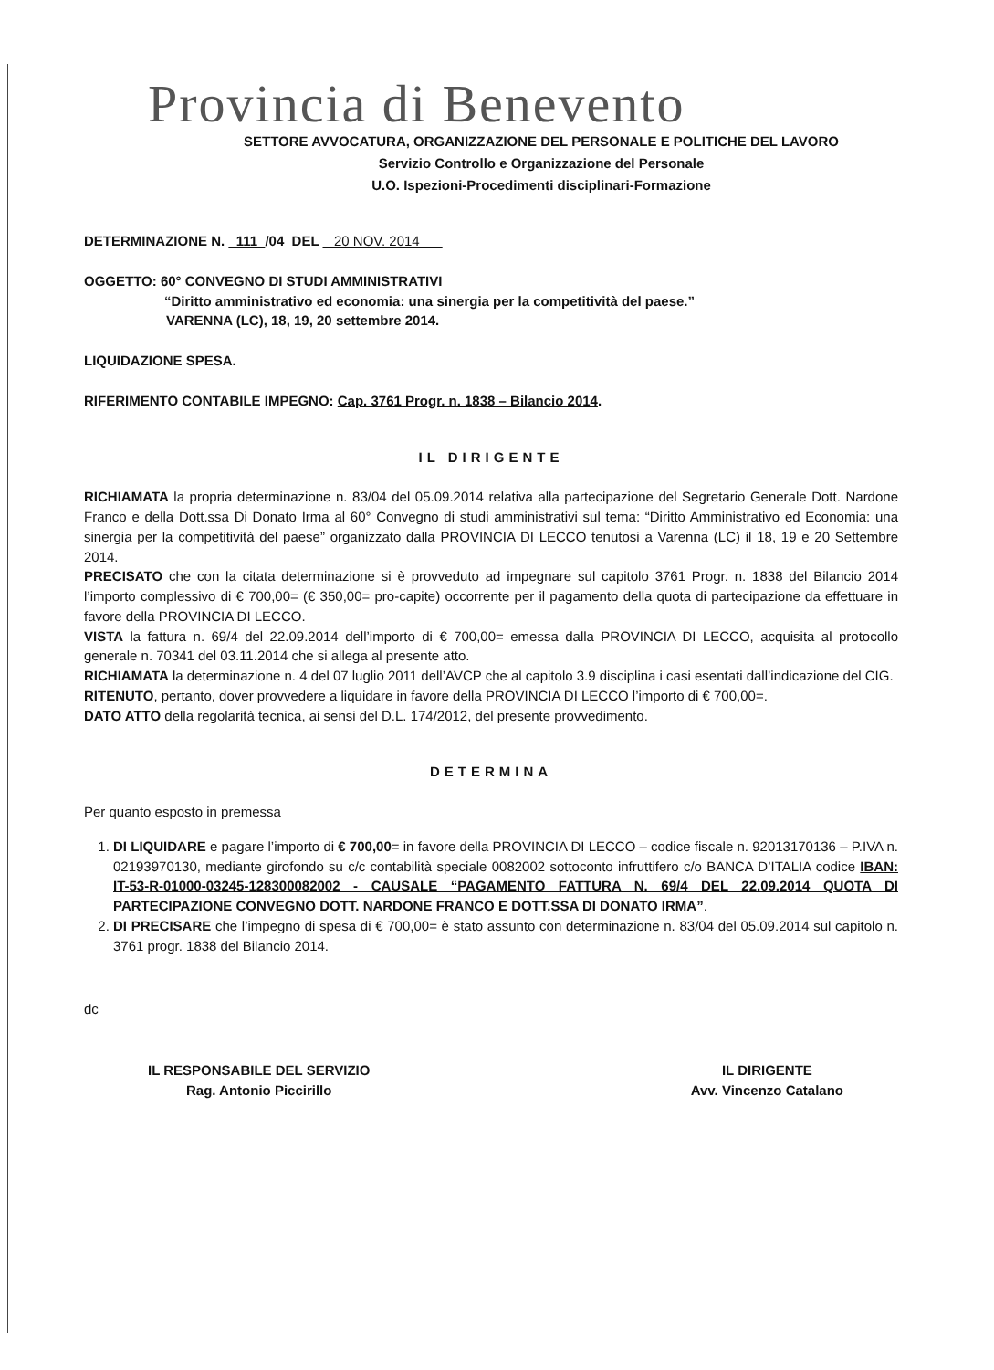Provincia di Benevento
SETTORE AVVOCATURA, ORGANIZZAZIONE DEL PERSONALE E POLITICHE DEL LAVORO
Servizio Controllo e Organizzazione del Personale
U.O. Ispezioni-Procedimenti disciplinari-Formazione
DETERMINAZIONE N. 111 /04 DEL 20 NOV. 2014
OGGETTO: 60° CONVEGNO DI STUDI AMMINISTRATIVI
“Diritto amministrativo ed economia: una sinergia per la competitività del paese.”
VARENNA (LC), 18, 19, 20 settembre 2014.
LIQUIDAZIONE SPESA.
RIFERIMENTO CONTABILE IMPEGNO: Cap. 3761 Progr. n. 1838 – Bilancio 2014.
IL DIRIGENTE
RICHIAMATA la propria determinazione n. 83/04 del 05.09.2014 relativa alla partecipazione del Segretario Generale Dott. Nardone Franco e della Dott.ssa Di Donato Irma al 60° Convegno di studi amministrativi sul tema: “Diritto Amministrativo ed Economia: una sinergia per la competitività del paese” organizzato dalla PROVINCIA DI LECCO tenutosi a Varenna (LC) il 18, 19 e 20 Settembre 2014.
PRECISATO che con la citata determinazione si è provveduto ad impegnare sul capitolo 3761 Progr. n. 1838 del Bilancio 2014 l’importo complessivo di € 700,00= (€ 350,00= pro-capite) occorrente per il pagamento della quota di partecipazione da effettuare in favore della PROVINCIA DI LECCO.
VISTA la fattura n. 69/4 del 22.09.2014 dell’importo di € 700,00= emessa dalla PROVINCIA DI LECCO, acquisita al protocollo generale n. 70341 del 03.11.2014 che si allega al presente atto.
RICHIAMATA la determinazione n. 4 del 07 luglio 2011 dell’AVCP che al capitolo 3.9 disciplina i casi esentati dall’indicazione del CIG.
RITENUTO, pertanto, dover provvedere a liquidare in favore della PROVINCIA DI LECCO l’importo di € 700,00=.
DATO ATTO della regolarità tecnica, ai sensi del D.L. 174/2012, del presente provvedimento.
DETERMINA
Per quanto esposto in premessa
1. DI LIQUIDARE e pagare l’importo di € 700,00= in favore della PROVINCIA DI LECCO – codice fiscale n. 92013170136 – P.IVA n. 02193970130, mediante girofondo su c/c contabilità speciale 0082002 sottoconto infruttifero c/o BANCA D’ITALIA codice IBAN: IT-53-R-01000-03245-128300082002 - CAUSALE “PAGAMENTO FATTURA N. 69/4 DEL 22.09.2014 QUOTA DI PARTECIPAZIONE CONVEGNO DOTT. NARDONE FRANCO E DOTT.SSA DI DONATO IRMA”.
2. DI PRECISARE che l’impegno di spesa di € 700,00= è stato assunto con determinazione n. 83/04 del 05.09.2014 sul capitolo n. 3761 progr. 1838 del Bilancio 2014.
dc
IL RESPONSABILE DEL SERVIZIO
Rag. Antonio Piccirillo
IL DIRIGENTE
Avv. Vincenzo Catalano